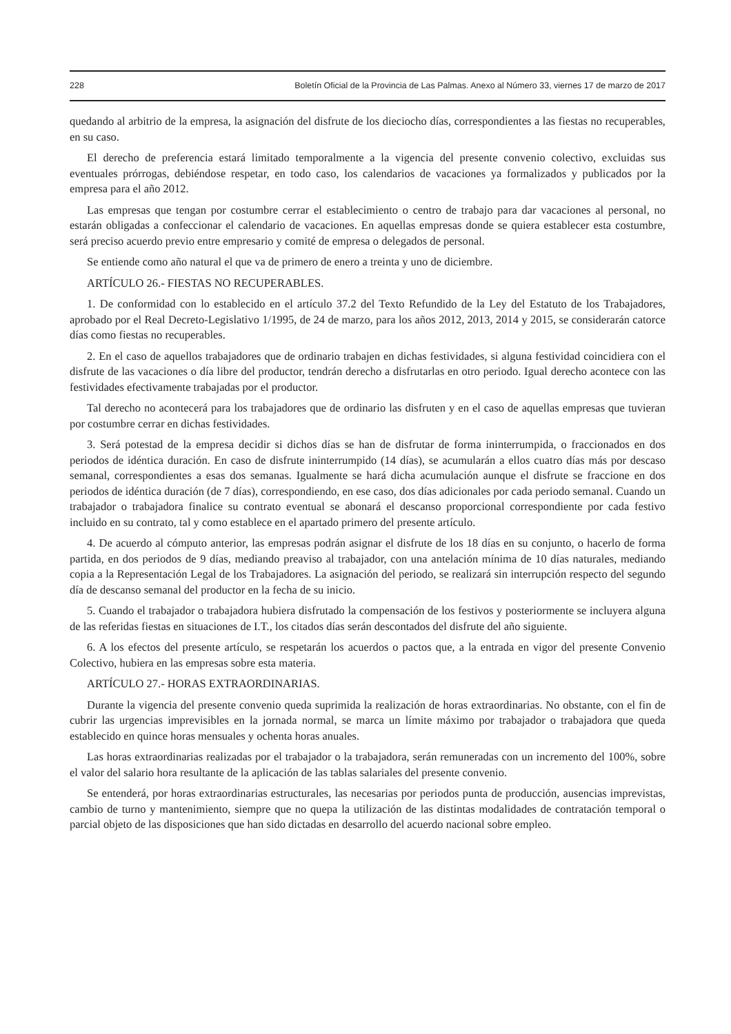228 Boletín Oficial de la Provincia de Las Palmas. Anexo al Número 33, viernes 17 de marzo de 2017
quedando al arbitrio de la empresa, la asignación del disfrute de los dieciocho días, correspondientes a las fiestas no recuperables, en su caso.
El derecho de preferencia estará limitado temporalmente a la vigencia del presente convenio colectivo, excluidas sus eventuales prórrogas, debiéndose respetar, en todo caso, los calendarios de vacaciones ya formalizados y publicados por la empresa para el año 2012.
Las empresas que tengan por costumbre cerrar el establecimiento o centro de trabajo para dar vacaciones al personal, no estarán obligadas a confeccionar el calendario de vacaciones. En aquellas empresas donde se quiera establecer esta costumbre, será preciso acuerdo previo entre empresario y comité de empresa o delegados de personal.
Se entiende como año natural el que va de primero de enero a treinta y uno de diciembre.
ARTÍCULO 26.- FIESTAS NO RECUPERABLES.
1. De conformidad con lo establecido en el artículo 37.2 del Texto Refundido de la Ley del Estatuto de los Trabajadores, aprobado por el Real Decreto-Legislativo 1/1995, de 24 de marzo, para los años 2012, 2013, 2014 y 2015, se considerarán catorce días como fiestas no recuperables.
2. En el caso de aquellos trabajadores que de ordinario trabajen en dichas festividades, si alguna festividad coincidiera con el disfrute de las vacaciones o día libre del productor, tendrán derecho a disfrutarlas en otro periodo. Igual derecho acontece con las festividades efectivamente trabajadas por el productor.
Tal derecho no acontecerá para los trabajadores que de ordinario las disfruten y en el caso de aquellas empresas que tuvieran por costumbre cerrar en dichas festividades.
3. Será potestad de la empresa decidir si dichos días se han de disfrutar de forma ininterrumpida, o fraccionados en dos periodos de idéntica duración. En caso de disfrute ininterrumpido (14 días), se acumularán a ellos cuatro días más por descaso semanal, correspondientes a esas dos semanas. Igualmente se hará dicha acumulación aunque el disfrute se fraccione en dos periodos de idéntica duración (de 7 días), correspondiendo, en ese caso, dos días adicionales por cada periodo semanal. Cuando un trabajador o trabajadora finalice su contrato eventual se abonará el descanso proporcional correspondiente por cada festivo incluido en su contrato, tal y como establece en el apartado primero del presente artículo.
4. De acuerdo al cómputo anterior, las empresas podrán asignar el disfrute de los 18 días en su conjunto, o hacerlo de forma partida, en dos periodos de 9 días, mediando preaviso al trabajador, con una antelación mínima de 10 días naturales, mediando copia a la Representación Legal de los Trabajadores. La asignación del periodo, se realizará sin interrupción respecto del segundo día de descanso semanal del productor en la fecha de su inicio.
5. Cuando el trabajador o trabajadora hubiera disfrutado la compensación de los festivos y posteriormente se incluyera alguna de las referidas fiestas en situaciones de I.T., los citados días serán descontados del disfrute del año siguiente.
6. A los efectos del presente artículo, se respetarán los acuerdos o pactos que, a la entrada en vigor del presente Convenio Colectivo, hubiera en las empresas sobre esta materia.
ARTÍCULO 27.- HORAS EXTRAORDINARIAS.
Durante la vigencia del presente convenio queda suprimida la realización de horas extraordinarias. No obstante, con el fin de cubrir las urgencias imprevisibles en la jornada normal, se marca un límite máximo por trabajador o trabajadora que queda establecido en quince horas mensuales y ochenta horas anuales.
Las horas extraordinarias realizadas por el trabajador o la trabajadora, serán remuneradas con un incremento del 100%, sobre el valor del salario hora resultante de la aplicación de las tablas salariales del presente convenio.
Se entenderá, por horas extraordinarias estructurales, las necesarias por periodos punta de producción, ausencias imprevistas, cambio de turno y mantenimiento, siempre que no quepa la utilización de las distintas modalidades de contratación temporal o parcial objeto de las disposiciones que han sido dictadas en desarrollo del acuerdo nacional sobre empleo.